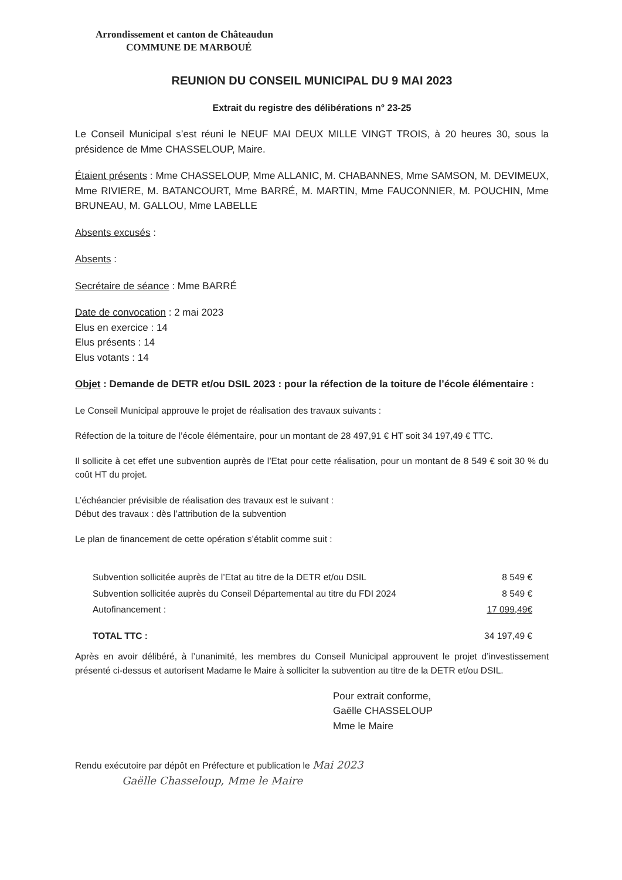Arrondissement et canton de Châteaudun
COMMUNE DE MARBOUÉ
REUNION DU CONSEIL MUNICIPAL DU 9 MAI 2023
Extrait du registre des délibérations n° 23-25
Le Conseil Municipal s’est réuni le NEUF MAI DEUX MILLE VINGT TROIS, à 20 heures 30, sous la présidence de Mme CHASSELOUP, Maire.
Étaient présents : Mme CHASSELOUP, Mme ALLANIC, M. CHABANNES, Mme SAMSON, M. DEVIMEUX, Mme RIVIERE, M. BATANCOURT, Mme BARRÉ, M. MARTIN, Mme FAUCONNIER, M. POUCHIN, Mme BRUNEAU, M. GALLOU, Mme LABELLE
Absents excusés :
Absents :
Secrétaire de séance : Mme BARRÉ
Date de convocation : 2 mai 2023
Elus en exercice : 14
Elus présents : 14
Elus votants : 14
Objet : Demande de DETR et/ou DSIL 2023 : pour la réfection de la toiture de l’école élémentaire :
Le Conseil Municipal approuve le projet de réalisation des travaux suivants :
Réfection de la toiture de l’école élémentaire, pour un montant de 28 497,91 € HT soit 34 197,49 € TTC.
Il sollicite à cet effet une subvention auprès de l’Etat pour cette réalisation, pour un montant de 8 549 € soit 30 % du coût HT du projet.
L’échéancier prévisible de réalisation des travaux est le suivant :
Début des travaux : dès l’attribution de la subvention
Le plan de financement de cette opération s’établit comme suit :
| Subvention sollicitée auprès de l’Etat au titre de la DETR et/ou DSIL | 8 549 € |
| Subvention sollicitée auprès du Conseil Départemental au titre du FDI 2024 | 8 549 € |
| Autofinancement : | 17 099,49€ |
| TOTAL TTC : | 34 197,49 € |
Après en avoir délibéré, à l’unanimité, les membres du Conseil Municipal approuvent le projet d’investissement présenté ci-dessus et autorisent Madame le Maire à solliciter la subvention au titre de la DETR et/ou DSIL.
Pour extrait conforme,
Gaëlle CHASSELOUP
Mme le Maire
Rendu exécutoire par dépôt en Préfecture et publication le Mai 2023
Gaëlle Chasseloup, Mme le Maire